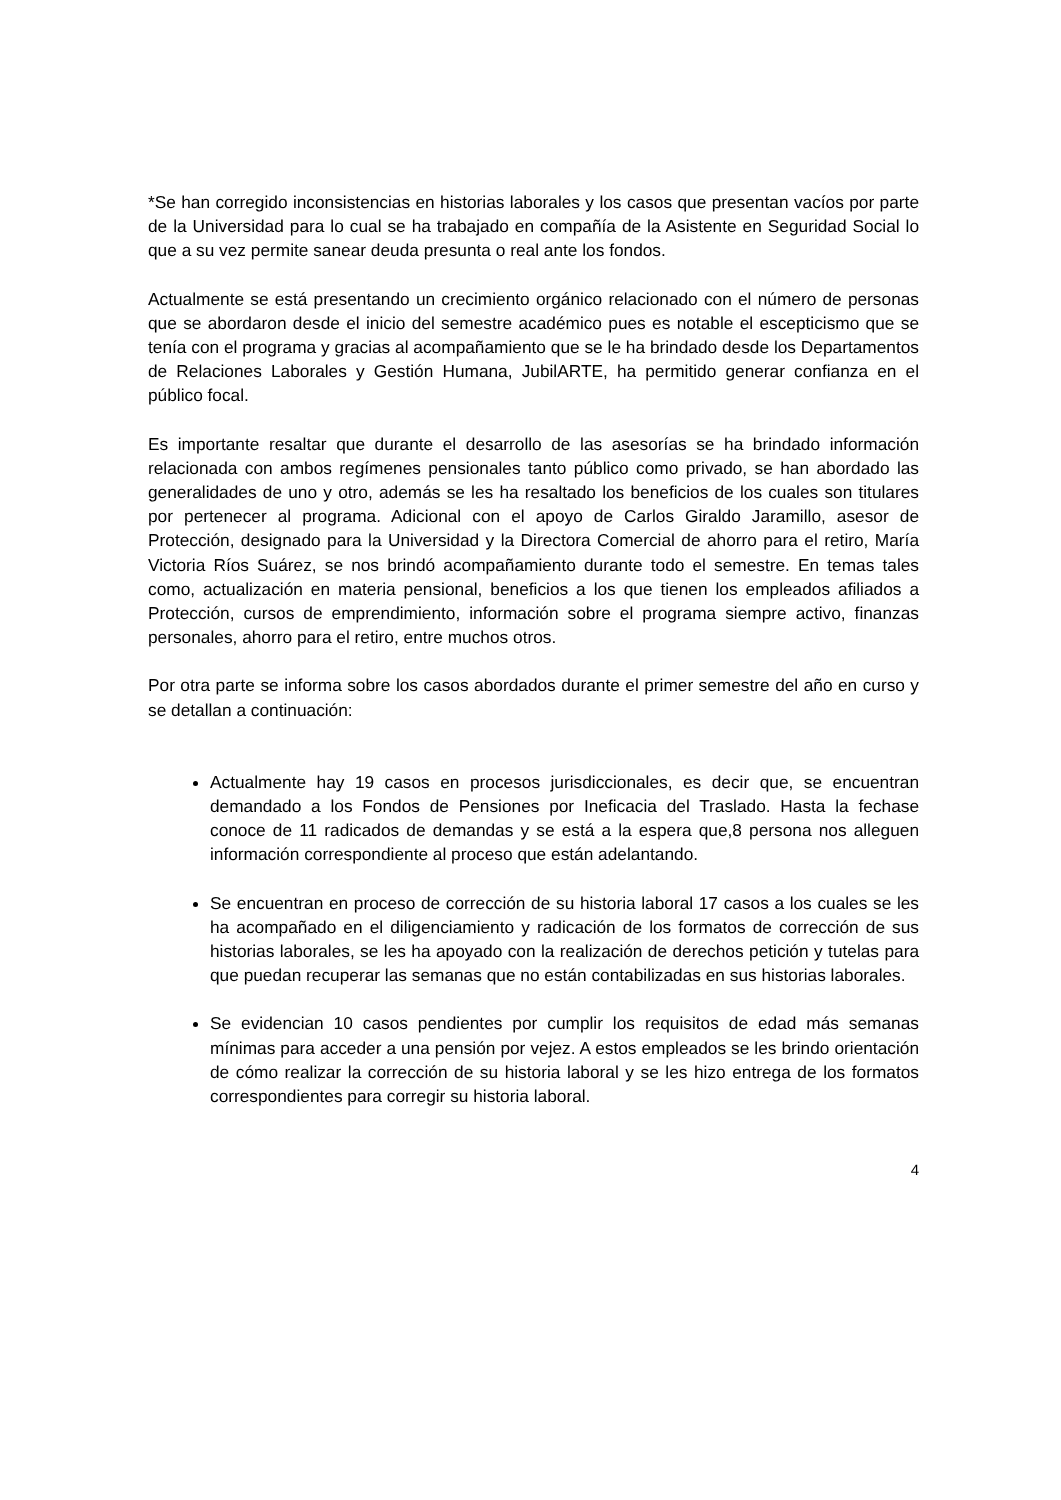*Se han corregido inconsistencias en historias laborales y los casos que presentan vacíos por parte de la Universidad para lo cual se ha trabajado en compañía de la Asistente en Seguridad Social lo que a su vez permite sanear deuda presunta o real ante los fondos.
Actualmente se está presentando un crecimiento orgánico relacionado con el número de personas que se abordaron desde el inicio del semestre académico pues es notable el escepticismo que se tenía con el programa y gracias al acompañamiento que se le ha brindado desde los Departamentos de Relaciones Laborales y Gestión Humana, JubilARTE, ha permitido generar confianza en el público focal.
Es importante resaltar que durante el desarrollo de las asesorías se ha brindado información relacionada con ambos regímenes pensionales tanto público como privado, se han abordado las generalidades de uno y otro, además se les ha resaltado los beneficios de los cuales son titulares por pertenecer al programa. Adicional con el apoyo de Carlos Giraldo Jaramillo, asesor de Protección, designado para la Universidad y la Directora Comercial de ahorro para el retiro, María Victoria Ríos Suárez, se nos brindó acompañamiento durante todo el semestre. En temas tales como, actualización en materia pensional, beneficios a los que tienen los empleados afiliados a Protección, cursos de emprendimiento, información sobre el programa siempre activo, finanzas personales, ahorro para el retiro, entre muchos otros.
Por otra parte se informa sobre los casos abordados durante el primer semestre del año en curso y se detallan a continuación:
Actualmente hay 19 casos en procesos jurisdiccionales, es decir que, se encuentran demandado a los Fondos de Pensiones por Ineficacia del Traslado. Hasta la fechase conoce de 11 radicados de demandas y se está a la espera que,8 persona nos alleguen información correspondiente al proceso que están adelantando.
Se encuentran en proceso de corrección de su historia laboral 17 casos a los cuales se les ha acompañado en el diligenciamiento y radicación de los formatos de corrección de sus historias laborales, se les ha apoyado con la realización de derechos petición y tutelas para que puedan recuperar las semanas que no están contabilizadas en sus historias laborales.
Se evidencian 10 casos pendientes por cumplir los requisitos de edad más semanas mínimas para acceder a una pensión por vejez. A estos empleados se les brindo orientación de cómo realizar la corrección de su historia laboral y se les hizo entrega de los formatos correspondientes para corregir su historia laboral.
4